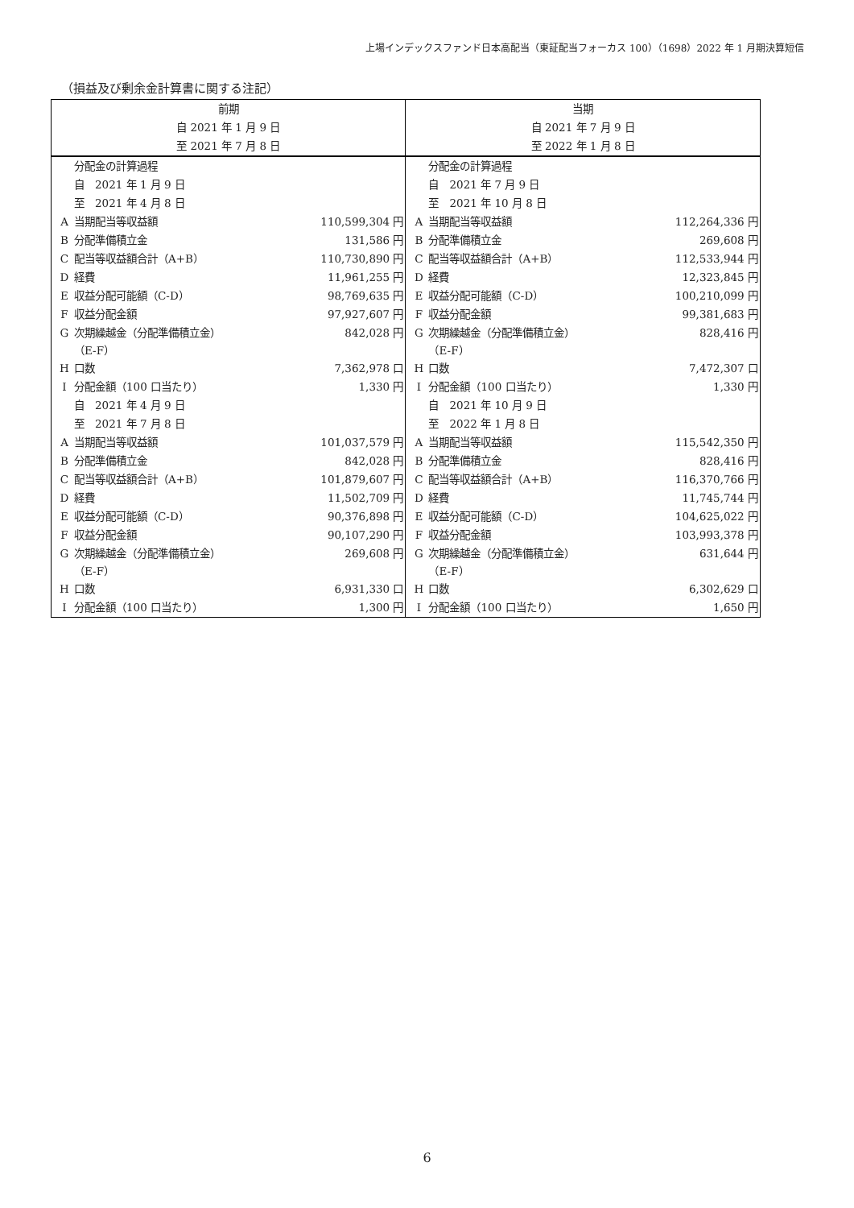上場インデックスファンド日本高配当（東証配当フォーカス 100）（1698）2022 年 1 月期決算短信
（損益及び剰余金計算書に関する注記）
| 前期 | | | 当期 | | |
| --- | --- | --- | --- | --- | --- |
| 自 2021 年 1 月 9 日 | | | 自 2021 年 7 月 9 日 | | |
| 至 2021 年 7 月 8 日 | | | 至 2022 年 1 月 8 日 | | |
| | 分配金の計算過程 | | | 分配金の計算過程 | |
| | 自 2021 年 1 月 9 日 | | | 自 2021 年 7 月 9 日 | |
| | 至 2021 年 4 月 8 日 | | | 至 2021 年 10 月 8 日 | |
| A | 当期配当等収益額 | 110,599,304 円 | A | 当期配当等収益額 | 112,264,336 円 |
| B | 分配準備積立金 | 131,586 円 | B | 分配準備積立金 | 269,608 円 |
| C | 配当等収益額合計（A+B） | 110,730,890 円 | C | 配当等収益額合計（A+B） | 112,533,944 円 |
| D | 経費 | 11,961,255 円 | D | 経費 | 12,323,845 円 |
| E | 収益分配可能額（C-D） | 98,769,635 円 | E | 収益分配可能額（C-D） | 100,210,099 円 |
| F | 収益分配金額 | 97,927,607 円 | F | 収益分配金額 | 99,381,683 円 |
| G | 次期繰越金（分配準備積立金） （E-F） | 842,028 円 | G | 次期繰越金（分配準備積立金） （E-F） | 828,416 円 |
| H | 口数 | 7,362,978 口 | H | 口数 | 7,472,307 口 |
| I | 分配金額（100 口当たり） | 1,330 円 | I | 分配金額（100 口当たり） | 1,330 円 |
| | 自 2021 年 4 月 9 日 | | | 自 2021 年 10 月 9 日 | |
| | 至 2021 年 7 月 8 日 | | | 至 2022 年 1 月 8 日 | |
| A | 当期配当等収益額 | 101,037,579 円 | A | 当期配当等収益額 | 115,542,350 円 |
| B | 分配準備積立金 | 842,028 円 | B | 分配準備積立金 | 828,416 円 |
| C | 配当等収益額合計（A+B） | 101,879,607 円 | C | 配当等収益額合計（A+B） | 116,370,766 円 |
| D | 経費 | 11,502,709 円 | D | 経費 | 11,745,744 円 |
| E | 収益分配可能額（C-D） | 90,376,898 円 | E | 収益分配可能額（C-D） | 104,625,022 円 |
| F | 収益分配金額 | 90,107,290 円 | F | 収益分配金額 | 103,993,378 円 |
| G | 次期繰越金（分配準備積立金） （E-F） | 269,608 円 | G | 次期繰越金（分配準備積立金） （E-F） | 631,644 円 |
| H | 口数 | 6,931,330 口 | H | 口数 | 6,302,629 口 |
| I | 分配金額（100 口当たり） | 1,300 円 | I | 分配金額（100 口当たり） | 1,650 円 |
6